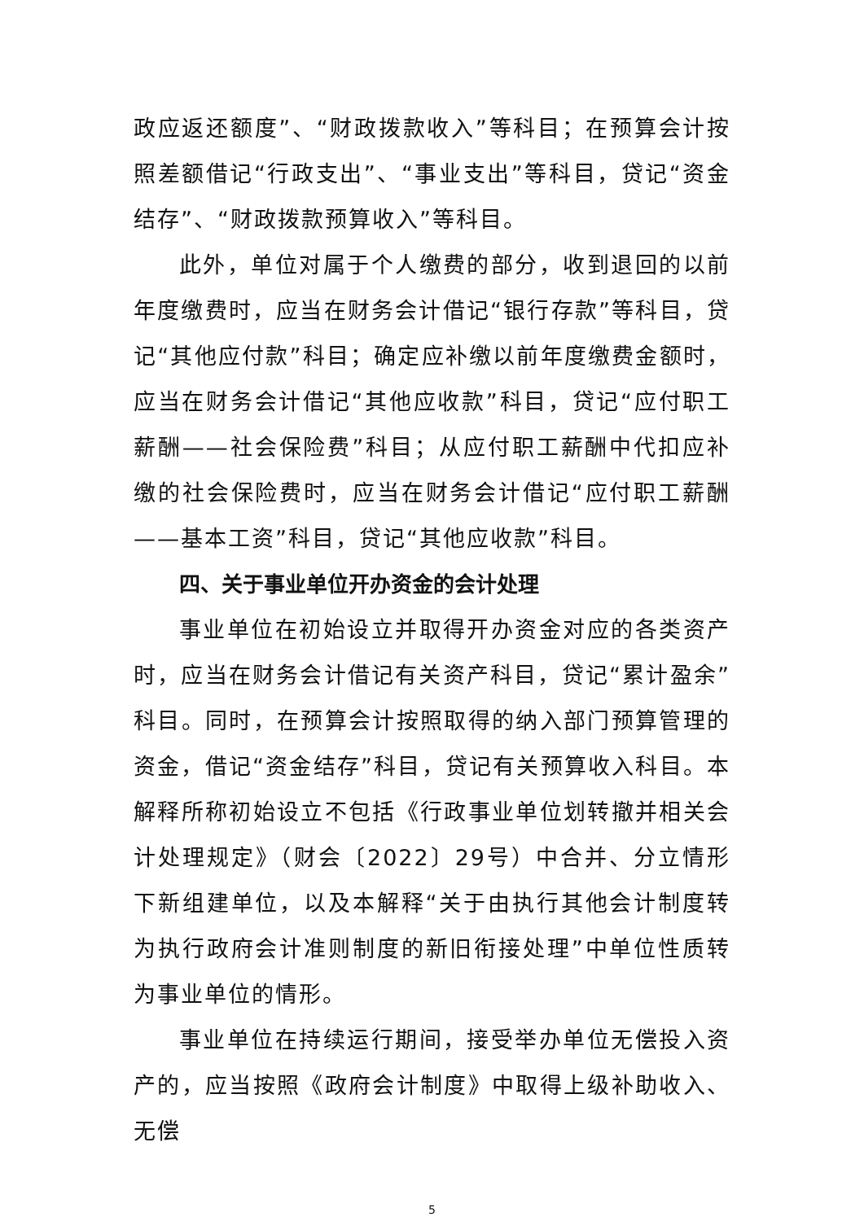政应返还额度”、“财政拨款收入”等科目；在预算会计按照差额借记“行政支出”、“事业支出”等科目，贷记“资金结存”、“财政拨款预算收入”等科目。
此外，单位对属于个人缴费的部分，收到退回的以前年度缴费时，应当在财务会计借记“银行存款”等科目，贷记“其他应付款”科目；确定应补缴以前年度缴费金额时，应当在财务会计借记“其他应收款”科目，贷记“应付职工薪酬——社会保险费”科目；从应付职工薪酬中代扣应补缴的社会保险费时，应当在财务会计借记“应付职工薪酬——基本工资”科目，贷记“其他应收款”科目。
四、关于事业单位开办资金的会计处理
事业单位在初始设立并取得开办资金对应的各类资产时，应当在财务会计借记有关资产科目，贷记“累计盈余”科目。同时，在预算会计按照取得的纳入部门预算管理的资金，借记“资金结存”科目，贷记有关预算收入科目。本解释所称初始设立不包括《行政事业单位划转撤并相关会计处理规定》（财会〔2022〕29号）中合并、分立情形下新组建单位，以及本解释“关于由执行其他会计制度转为执行政府会计准则制度的新旧衔接处理”中单位性质转为事业单位的情形。
事业单位在持续运行期间，接受举办单位无偿投入资产的，应当按照《政府会计制度》中取得上级补助收入、无偿
5